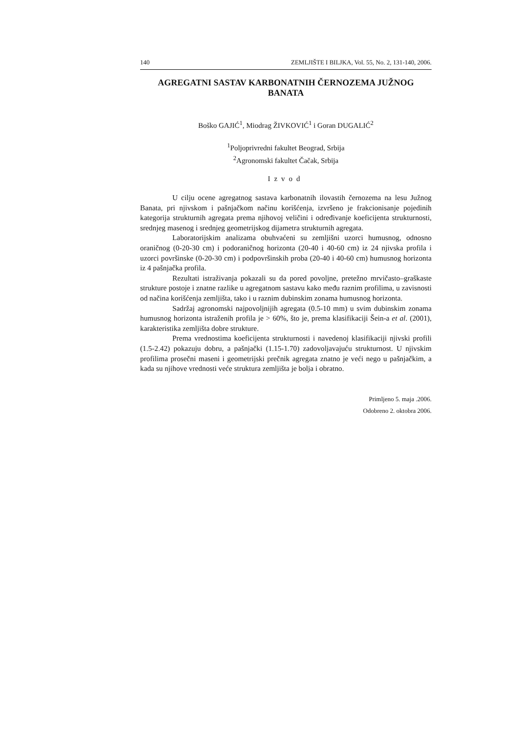140 ZEMLJIŠTE I BILJKA, Vol. 55, No. 2, 131-140, 2006.
AGREGATNI SASTAV KARBONATNIH ČERNOZEMA JUŽNOG BANATA
Boško GAJIĆ<sup>1</sup>, Miodrag ŽIVKOVIĆ<sup>1</sup> i Goran DUGALIĆ<sup>2</sup>
<sup>1</sup> Poljoprivredni fakultet Beograd, Srbija
<sup>2</sup> Agronomski fakultet Čačak, Srbija
Izvod
U cilju ocene agregatnog sastava karbonatnih ilovastih černozema na lesu Južnog Banata, pri njivskom i pašnjačkom načinu korišćenja, izvršeno je frakcionisanje pojedinih kategorija strukturnih agregata prema njihovoj veličini i određivanje koeficijenta strukturnosti, srednjeg masenog i srednjeg geometrijskog dijametra strukturnih agregata.
Laboratorijskim analizama obuhvaćeni su zemljišni uzorci humusnog, odnosno oraničnog (0-20-30 cm) i podoraničnog horizonta (20-40 i 40-60 cm) iz 24 njivska profila i uzorci površinske (0-20-30 cm) i podpovršinskih proba (20-40 i 40-60 cm) humusnog horizonta iz 4 pašnjačka profila.
Rezultati istraživanja pokazali su da pored povoljne, pretežno mrvičasto–graškaste strukture postoje i znatne razlike u agregatnom sastavu kako među raznim profilima, u zavisnosti od načina korišćenja zemljišta, tako i u raznim dubinskim zonama humusnog horizonta.
Sadržaj agronomski najpovoljnijih agregata (0.5-10 mm) u svim dubinskim zonama humusnog horizonta istraženih profila je > 60%, što je, prema klasifikaciji Šein-a et al. (2001), karakteristika zemljišta dobre strukture.
Prema vrednostima koeficijenta strukturnosti i navedenoj klasifikaciji njivski profili (1.5-2.42) pokazuju dobru, a pašnjački (1.15-1.70) zadovoljavajuću strukturnost. U njivskim profilima prosečni maseni i geometrijski prečnik agregata znatno je veći nego u pašnjačkim, a kada su njihove vrednosti veće struktura zemljišta je bolja i obratno.
Primljeno 5. maja .2006.
Odobreno 2. oktobra 2006.